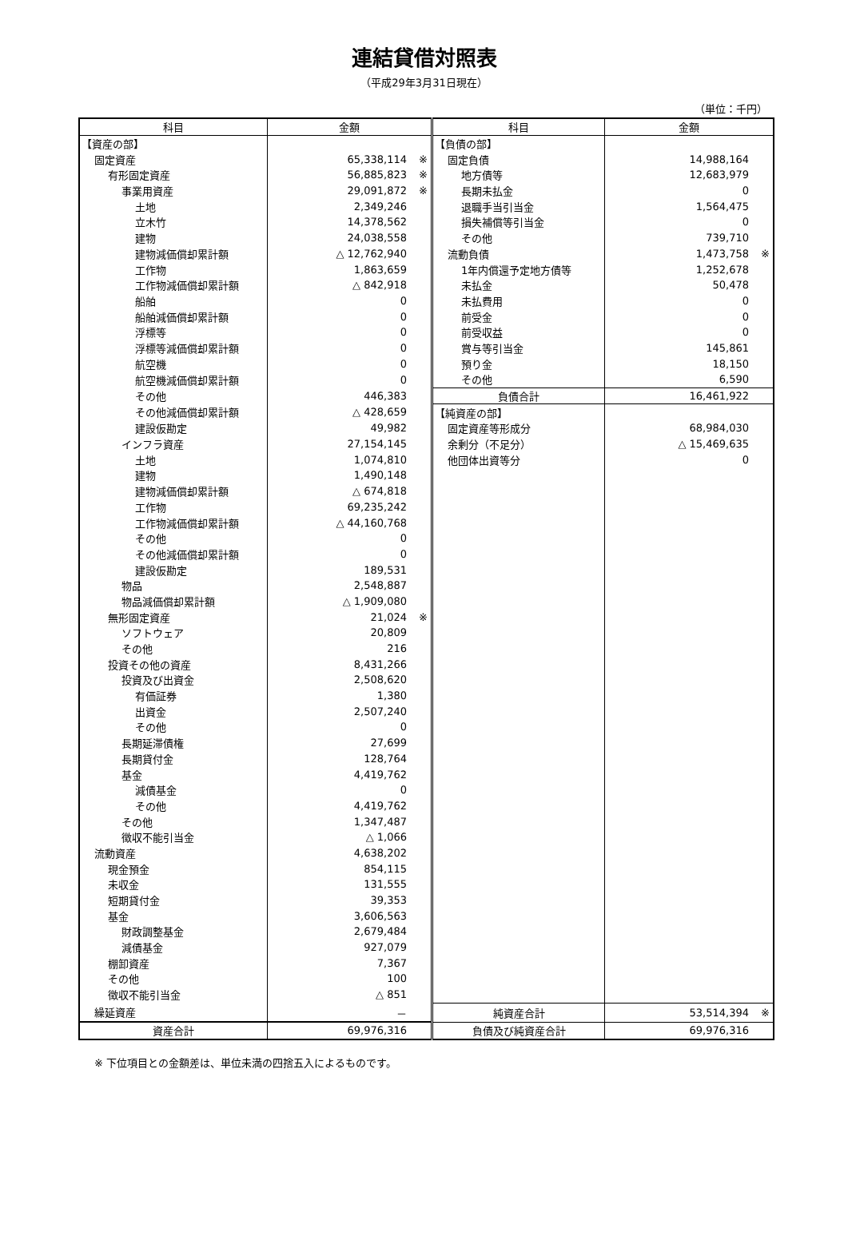連結貸借対照表
（平成29年3月31日現在）
（単位：千円）
| 科目 | 金額 | 科目 | 金額 |
| --- | --- | --- | --- |
| 【資産の部】 | | 【負債の部】 | |
| 固定資産 | 65,338,114 ※ | 固定負債 | 14,988,164 |
| 有形固定資産 | 56,885,823 ※ | 地方債等 | 12,683,979 |
| 事業用資産 | 29,091,872 ※ | 長期未払金 | 0 |
| 土地 | 2,349,246 | 退職手当引当金 | 1,564,475 |
| 立木竹 | 14,378,562 | 損失補償等引当金 | 0 |
| 建物 | 24,038,558 | その他 | 739,710 |
| 建物減価償却累計額 | △ 12,762,940 | 流動負債 | 1,473,758 ※ |
| 工作物 | 1,863,659 | 1年内償還予定地方債等 | 1,252,678 |
| 工作物減価償却累計額 | △ 842,918 | 未払金 | 50,478 |
| 船舶 | 0 | 未払費用 | 0 |
| 船舶減価償却累計額 | 0 | 前受金 | 0 |
| 浮標等 | 0 | 前受収益 | 0 |
| 浮標等減価償却累計額 | 0 | 賞与等引当金 | 145,861 |
| 航空機 | 0 | 預り金 | 18,150 |
| 航空機減価償却累計額 | 0 | その他 | 6,590 |
| その他 | 446,383 | 負債合計 | 16,461,922 |
| その他減価償却累計額 | △ 428,659 | 【純資産の部】 | |
| 建設仮勘定 | 49,982 | 固定資産等形成分 | 68,984,030 |
| インフラ資産 | 27,154,145 | 余剰分（不足分） | △ 15,469,635 |
| 土地 | 1,074,810 | 他団体出資等分 | 0 |
| 建物 | 1,490,148 | | |
| 建物減価償却累計額 | △ 674,818 | | |
| 工作物 | 69,235,242 | | |
| 工作物減価償却累計額 | △ 44,160,768 | | |
| その他 | 0 | | |
| その他減価償却累計額 | 0 | | |
| 建設仮勘定 | 189,531 | | |
| 物品 | 2,548,887 | | |
| 物品減価償却累計額 | △ 1,909,080 | | |
| 無形固定資産 | 21,024 ※ | | |
| ソフトウェア | 20,809 | | |
| その他 | 216 | | |
| 投資その他の資産 | 8,431,266 | | |
| 投資及び出資金 | 2,508,620 | | |
| 有価証券 | 1,380 | | |
| 出資金 | 2,507,240 | | |
| その他 | 0 | | |
| 長期延滞債権 | 27,699 | | |
| 長期貸付金 | 128,764 | | |
| 基金 | 4,419,762 | | |
| 減債基金 | 0 | | |
| その他 | 4,419,762 | | |
| その他 | 1,347,487 | | |
| 徴収不能引当金 | △ 1,066 | | |
| 流動資産 | 4,638,202 | | |
| 現金預金 | 854,115 | | |
| 未収金 | 131,555 | | |
| 短期貸付金 | 39,353 | | |
| 基金 | 3,606,563 | | |
| 財政調整基金 | 2,679,484 | | |
| 減債基金 | 927,079 | | |
| 棚卸資産 | 7,367 | | |
| その他 | 100 | | |
| 徴収不能引当金 | △ 851 | | |
| 繰延資産 | － | 純資産合計 | 53,514,394 ※ |
| 資産合計 | 69,976,316 | 負債及び純資産合計 | 69,976,316 |
※ 下位項目との金額差は、単位未満の四捨五入によるものです。